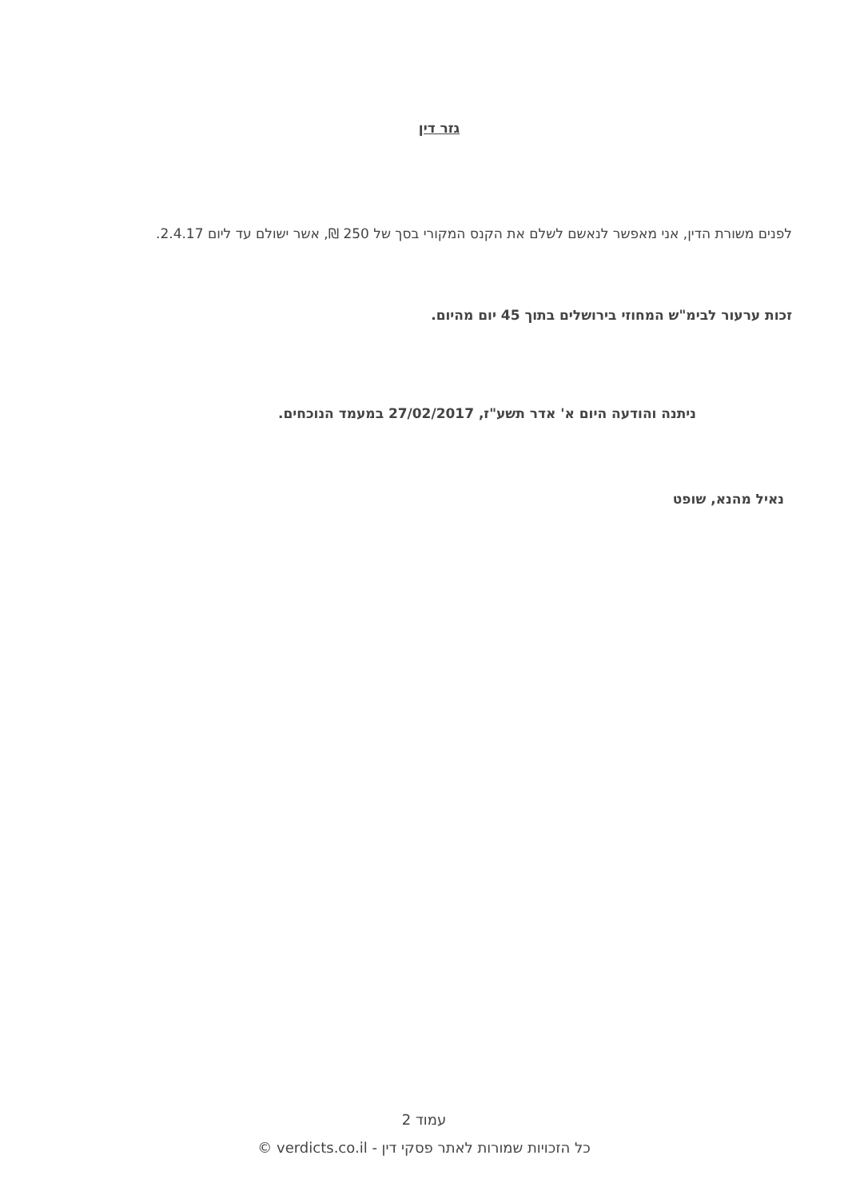גזר דין
לפנים משורת הדין, אני מאפשר לנאשם לשלם את הקנס המקורי בסך של 250 ₪, אשר ישולם עד ליום 2.4.17.
זכות ערעור לבימ"ש המחוזי בירושלים בתוך 45 יום מהיום.
ניתנה והודעה היום א' אדר תשע"ז, 27/02/2017 במעמד הנוכחים.
נאיל מהנא, שופט
עמוד 2
כל הזכויות שמורות לאתר פסקי דין - verdicts.co.il ©